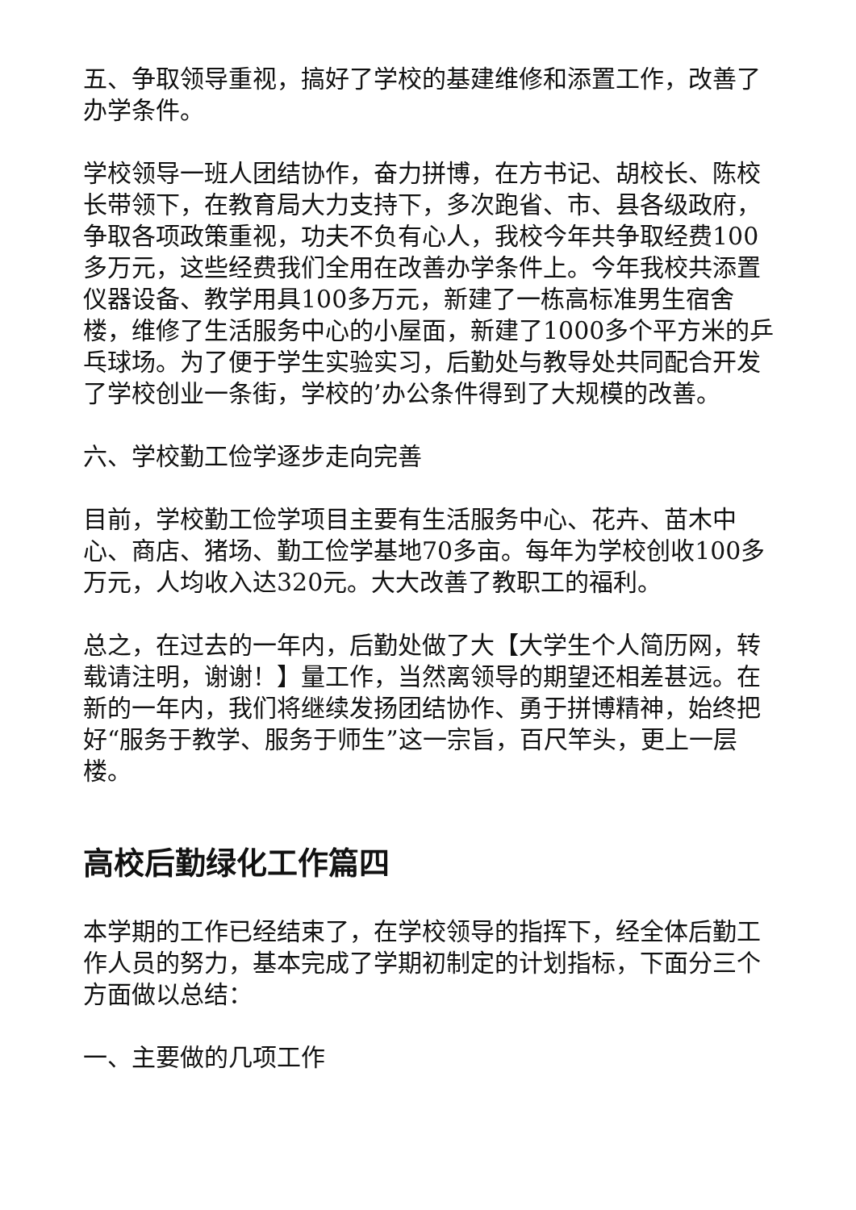五、争取领导重视，搞好了学校的基建维修和添置工作，改善了办学条件。
学校领导一班人团结协作，奋力拼博，在方书记、胡校长、陈校长带领下，在教育局大力支持下，多次跑省、市、县各级政府，争取各项政策重视，功夫不负有心人，我校今年共争取经费100多万元，这些经费我们全用在改善办学条件上。今年我校共添置仪器设备、教学用具100多万元，新建了一栋高标准男生宿舍楼，维修了生活服务中心的小屋面，新建了1000多个平方米的乒乓球场。为了便于学生实验实习，后勤处与教导处共同配合开发了学校创业一条街，学校的’办公条件得到了大规模的改善。
六、学校勤工俭学逐步走向完善
目前，学校勤工俭学项目主要有生活服务中心、花卉、苗木中心、商店、猪场、勤工俭学基地70多亩。每年为学校创收100多万元，人均收入达320元。大大改善了教职工的福利。
总之，在过去的一年内，后勤处做了大【大学生个人简历网，转载请注明，谢谢！】量工作，当然离领导的期望还相差甚远。在新的一年内，我们将继续发扬团结协作、勇于拼博精神，始终把好“服务于教学、服务于师生”这一宗旨，百尺竿头，更上一层楼。
高校后勤绿化工作篇四
本学期的工作已经结束了，在学校领导的指挥下，经全体后勤工作人员的努力，基本完成了学期初制定的计划指标，下面分三个方面做以总结：
一、主要做的几项工作